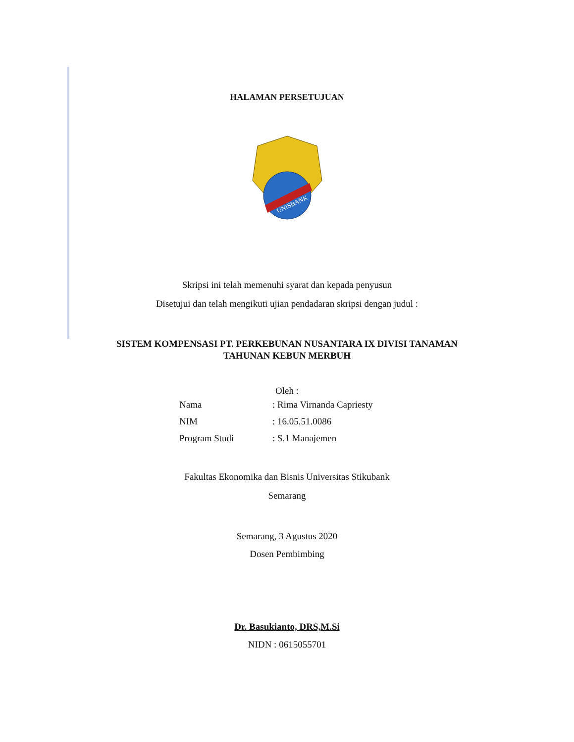HALAMAN PERSETUJUAN
UNISBANK
Skripsi ini telah memenuhi syarat dan kepada penyusun
Disetujui dan telah mengikuti ujian pendadaran skripsi dengan judul :
SISTEM KOMPENSASI PT. PERKEBUNAN NUSANTARA IX DIVISI TANAMAN
TAHUNAN KEBUN MERBUH
Oleh :
| Nama | : Rima Virnanda Capriesty |
| NIM | : 16.05.51.0086 |
| Program Studi | : S.1 Manajemen |
Fakultas Ekonomika dan Bisnis Universitas Stikubank
Semarang
Semarang, 3 Agustus 2020
Dosen Pembimbing
Dr. Basukianto, DRS,M.Si
NIDN : 0615055701